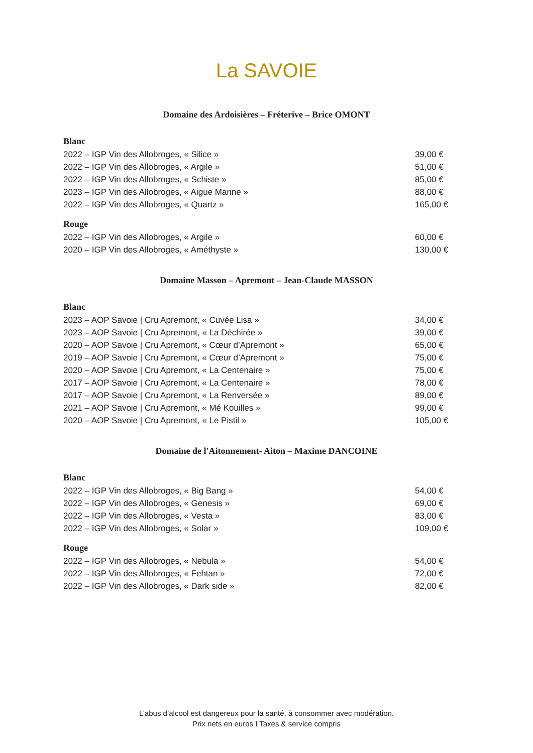La SAVOIE
Domaine des Ardoisières – Fréterive – Brice OMONT
Blanc
2022 – IGP Vin des Allobroges, « Silice » 39,00 €
2022 – IGP Vin des Allobroges, « Argile » 51,00 €
2022 – IGP Vin des Allobroges, « Schiste » 85,00 €
2023 – IGP Vin des Allobroges, « Aigue Marine » 88,00 €
2022 – IGP Vin des Allobroges, « Quartz » 165,00 €
Rouge
2022 – IGP Vin des Allobroges, « Argile » 60,00 €
2020 – IGP Vin des Allobroges, « Améthyste » 130,00 €
Domaine Masson – Apremont – Jean-Claude MASSON
Blanc
2023 – AOP Savoie | Cru Apremont, « Cuvée Lisa » 34,00 €
2023 – AOP Savoie | Cru Apremont, « La Déchirée » 39,00 €
2020 – AOP Savoie | Cru Apremont, « Cœur d’Apremont » 65,00 €
2019 – AOP Savoie | Cru Apremont, « Cœur d’Apremont » 75,00 €
2020 – AOP Savoie | Cru Apremont, « La Centenaire » 75,00 €
2017 – AOP Savoie | Cru Apremont, « La Centenaire » 78,00 €
2017 – AOP Savoie | Cru Apremont, « La Renversée » 89,00 €
2021 – AOP Savoie | Cru Apremont, « Mé Kouilles » 99,00 €
2020 – AOP Savoie | Cru Apremont, « Le Pistil » 105,00 €
Domaine de l'Aitonnement- Aiton – Maxime DANCOINE
Blanc
2022 – IGP Vin des Allobroges, « Big Bang » 54,00 €
2022 – IGP Vin des Allobroges, « Genesis » 69,00 €
2022 – IGP Vin des Allobroges, « Vesta » 83,00 €
2022 – IGP Vin des Allobroges, « Solar » 109,00 €
Rouge
2022 – IGP Vin des Allobroges, « Nebula » 54,00 €
2022 – IGP Vin des Allobroges, « Fehtan » 72,00 €
2022 – IGP Vin des Allobroges, « Dark side » 82,00 €
L’abus d’alcool est dangereux pour la santé, à consommer avec modération.
Prix nets en euros I Taxes & service compris